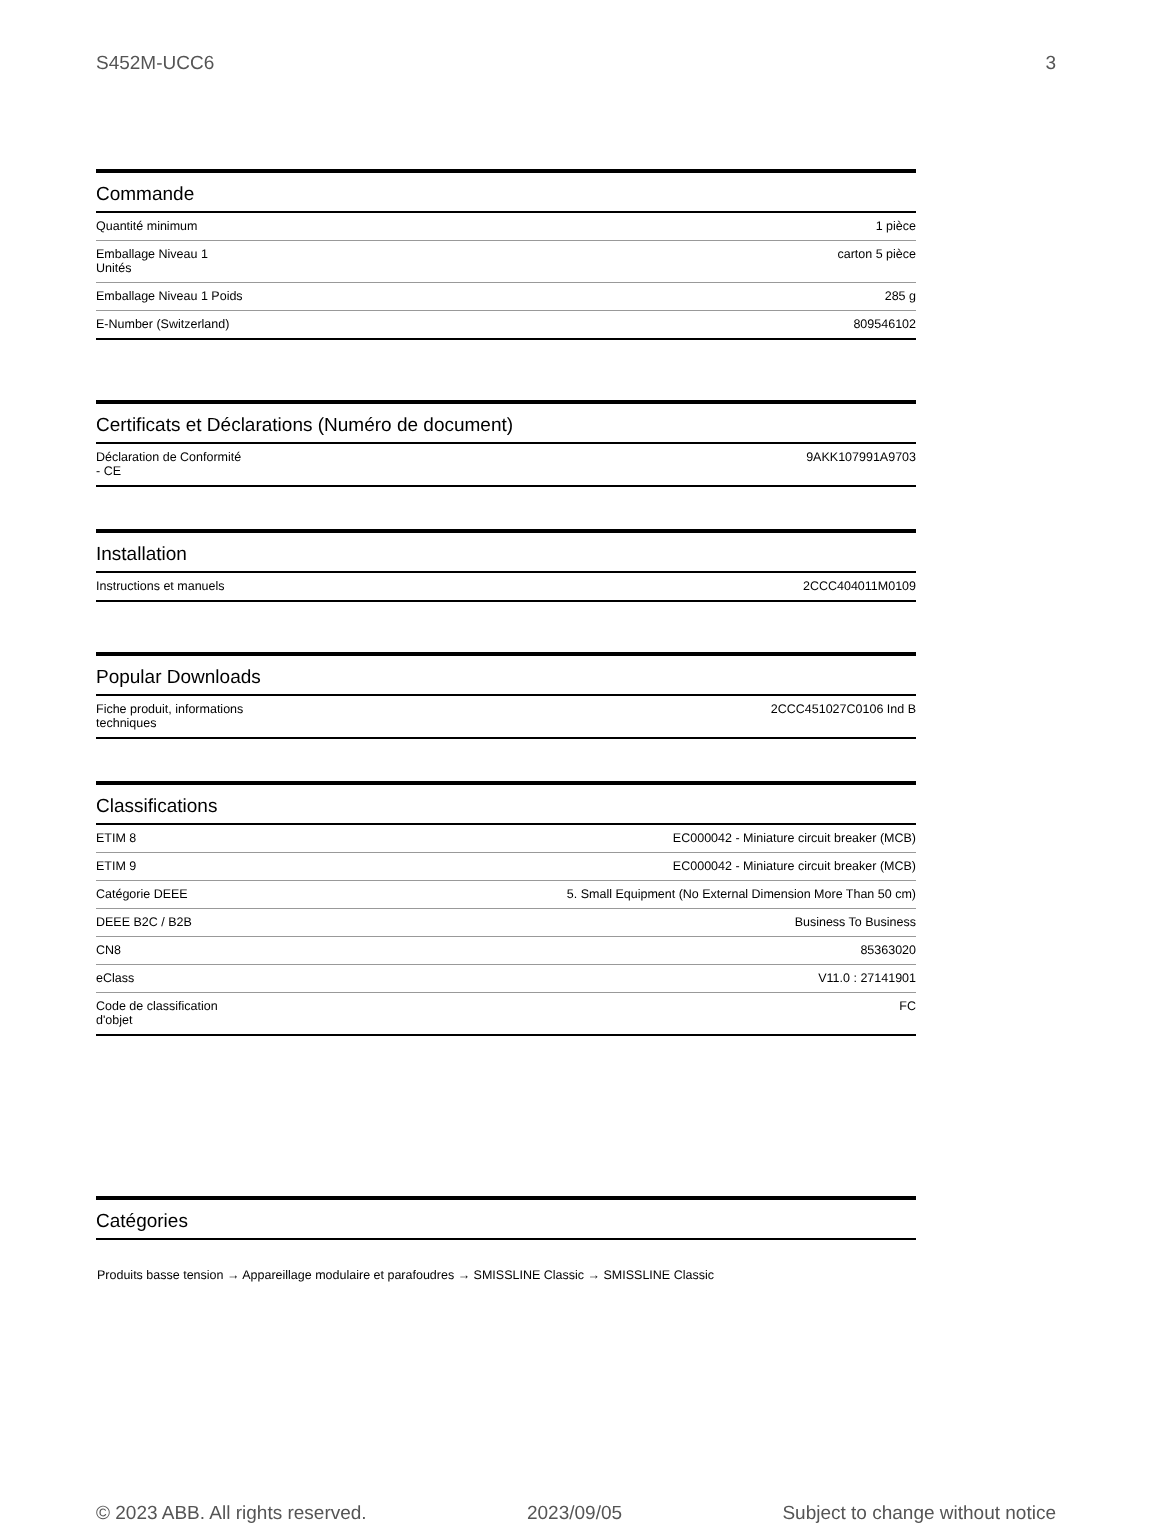S452M-UCC6 3
Commande
| Quantité minimum | 1 pièce |
| Emballage Niveau 1 Unités | carton 5 pièce |
| Emballage Niveau 1 Poids | 285 g |
| E-Number (Switzerland) | 809546102 |
Certificats et Déclarations (Numéro de document)
| Déclaration de Conformité - CE | 9AKK107991A9703 |
Installation
| Instructions et manuels | 2CCC404011M0109 |
Popular Downloads
| Fiche produit, informations techniques | 2CCC451027C0106 Ind B |
Classifications
| ETIM 8 | EC000042 - Miniature circuit breaker (MCB) |
| ETIM 9 | EC000042 - Miniature circuit breaker (MCB) |
| Catégorie DEEE | 5. Small Equipment (No External Dimension More Than 50 cm) |
| DEEE B2C / B2B | Business To Business |
| CN8 | 85363020 |
| eClass | V11.0 : 27141901 |
| Code de classification d'objet | FC |
Catégories
Produits basse tension → Appareillage modulaire et parafoudres → SMISSLINE Classic → SMISSLINE Classic
© 2023 ABB. All rights reserved. 2023/09/05 Subject to change without notice